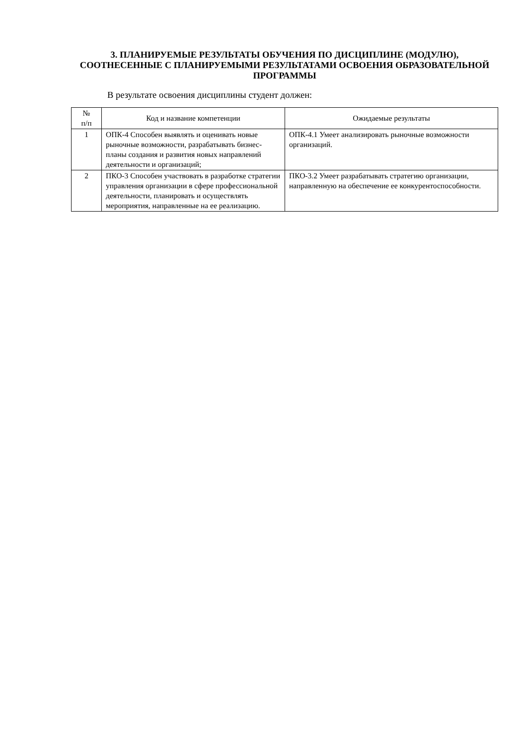3. ПЛАНИРУЕМЫЕ РЕЗУЛЬТАТЫ ОБУЧЕНИЯ ПО ДИСЦИПЛИНЕ (МОДУЛЮ), СООТНЕСЕННЫЕ С ПЛАНИРУЕМЫМИ РЕЗУЛЬТАТАМИ ОСВОЕНИЯ ОБРАЗОВАТЕЛЬНОЙ ПРОГРАММЫ
В результате освоения дисциплины студент должен:
| № п/п | Код и название компетенции | Ожидаемые результаты |
| --- | --- | --- |
| 1 | ОПК-4 Способен выявлять и оценивать новые рыночные возможности, разрабатывать бизнес-планы создания и развития новых направлений деятельности и организаций; | ОПК-4.1 Умеет анализировать рыночные возможности организаций. |
| 2 | ПКО-3 Способен участвовать в разработке стратегии управления организации в сфере профессиональной деятельности, планировать и осуществлять мероприятия, направленные на ее реализацию. | ПКО-3.2 Умеет разрабатывать стратегию организации, направленную на обеспечение ее конкурентоспособности. |